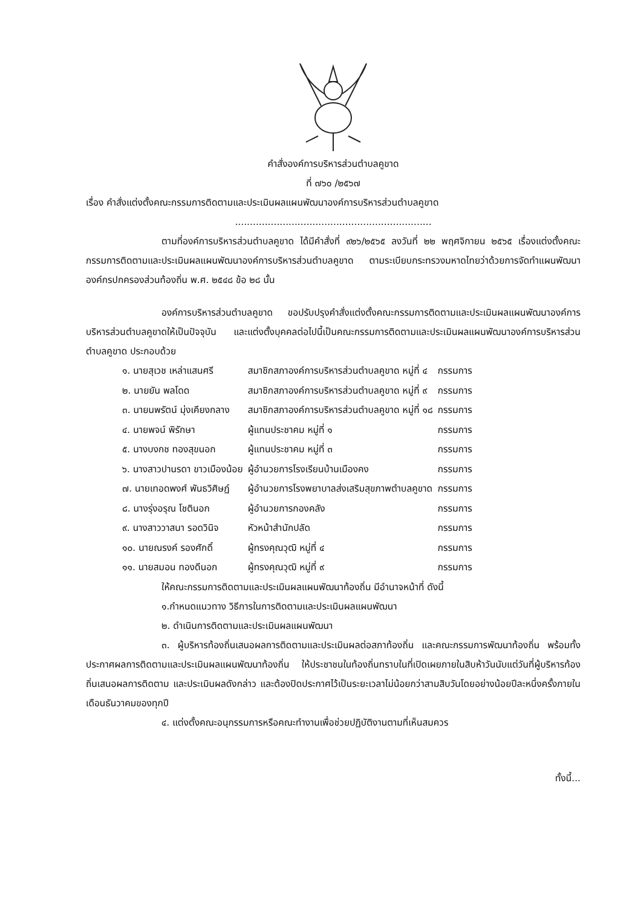คำสั่งองค์การบริหารส่วนตำบลคูขาด
ที่ ๗๖๐ /๒๕๖๗
เรื่อง คำสั่งแต่งตั้งคณะกรรมการติดตามและประเมินผลแผนพัฒนาองค์การบริหารส่วนตำบลคูขาด
..................................................................
ตามที่องค์การบริหารส่วนตำบลคูขาด ได้มีคำสั่งที่ ๙๒๖/๒๕๖๕ ลงวันที่ ๒๒ พฤศจิกายน ๒๕๖๕ เรื่องแต่งตั้งคณะกรรมการติดตามและประเมินผลแผนพัฒนาองค์การบริหารส่วนตำบลคูขาด ตามระเบียบกระทรวงมหาดไทยว่าด้วยการจัดทำแผนพัฒนาองค์กรปกครองส่วนท้องถิ่น พ.ศ. ๒๕๔๘ ข้อ ๒๘ นั้น
องค์การบริหารส่วนตำบลคูขาด ขอปรับปรุงคำสั่งแต่งตั้งคณะกรรมการติดตามและประเมินผลแผนพัฒนาองค์การบริหารส่วนตำบลคูขาดให้เป็นปัจจุบัน และแต่งตั้งบุคคลต่อไปนี้เป็นคณะกรรมการติดตามและประเมินผลแผนพัฒนาองค์การบริหารส่วนตำบลคูขาด ประกอบด้วย
| ๑. นายสุเวช เหล่าแสนศรี | สมาชิกสภาองค์การบริหารส่วนตำบลคูขาด หมู่ที่ ๔ | กรรมการ |
| ๒. นายยัน พลโดด | สมาชิกสภาองค์การบริหารส่วนตำบลคูขาด หมู่ที่ ๙ | กรรมการ |
| ๓. นายนพรัตน์ มุ่งเคียงกลาง | สมาชิกสภาองค์การบริหารส่วนตำบลคูขาด หมู่ที่ ๑๘ | กรรมการ |
| ๔. นายพจน์ พิรักษา | ผู้แทนประชาคม หมู่ที่ ๑ | กรรมการ |
| ๕. นางบงกช ทองสุขนอก | ผู้แทนประชาคม หมู่ที่ ๓ | กรรมการ |
| ๖. นางสาวปานรดา ขาวเมืองน้อย | ผู้อำนวยการโรงเรียนบ้านเมืองคง | กรรมการ |
| ๗. นายเทอดพงศ์ พันธวิศิษฏ์ | ผู้อำนวยการโรงพยาบาลส่งเสริมสุขภาพตำบลคูขาด | กรรมการ |
| ๘. นางรุ่งอรุณ โชตินอก | ผู้อำนวยการกองคลัง | กรรมการ |
| ๙. นางสาววาสนา รอดวินิจ | หัวหน้าสำนักปลัด | กรรมการ |
| ๑๐. นายณรงค์ รองศักดิ์ | ผู้ทรงคุณวุฒิ หมู่ที่ ๔ | กรรมการ |
| ๑๑. นายสมอน ทองดีนอก | ผู้ทรงคุณวุฒิ หมู่ที่ ๙ | กรรมการ |
ให้คณะกรรมการติดตามและประเมินผลแผนพัฒนาท้องถิ่น มีอำนาจหน้าที่ ดังนี้
๑.กำหนดแนวทาง วิธีการในการติดตามและประเมินผลแผนพัฒนา
๒. ดำเนินการติดตามและประเมินผลแผนพัฒนา
๓. ผู้บริหารท้องถิ่นเสนอผลการติดตามและประเมินผลต่อสภาท้องถิ่น และคณะกรรมการพัฒนาท้องถิ่น พร้อมทั้งประกาศผลการติดตามและประเมินผลแผนพัฒนาท้องถิ่น ให้ประชาชนในท้องถิ่นทราบในที่เปิดเผยภายในสิบห้าวันนับแต่วันที่ผู้บริหารท้องถิ่นเสนอผลการติดตาม และประเมินผลดังกล่าว และต้องปิดประกาศไว้เป็นระยะเวลาไม่น้อยกว่าสามสิบวันโดยอย่างน้อยปีละหนึ่งครั้งภายในเดือนธันวาคมของทุกปี
๔. แต่งตั้งคณะอนุกรรมการหรือคณะทำงานเพื่อช่วยปฏิบัติงานตามที่เห็นสมควร
ทั้งนี้...